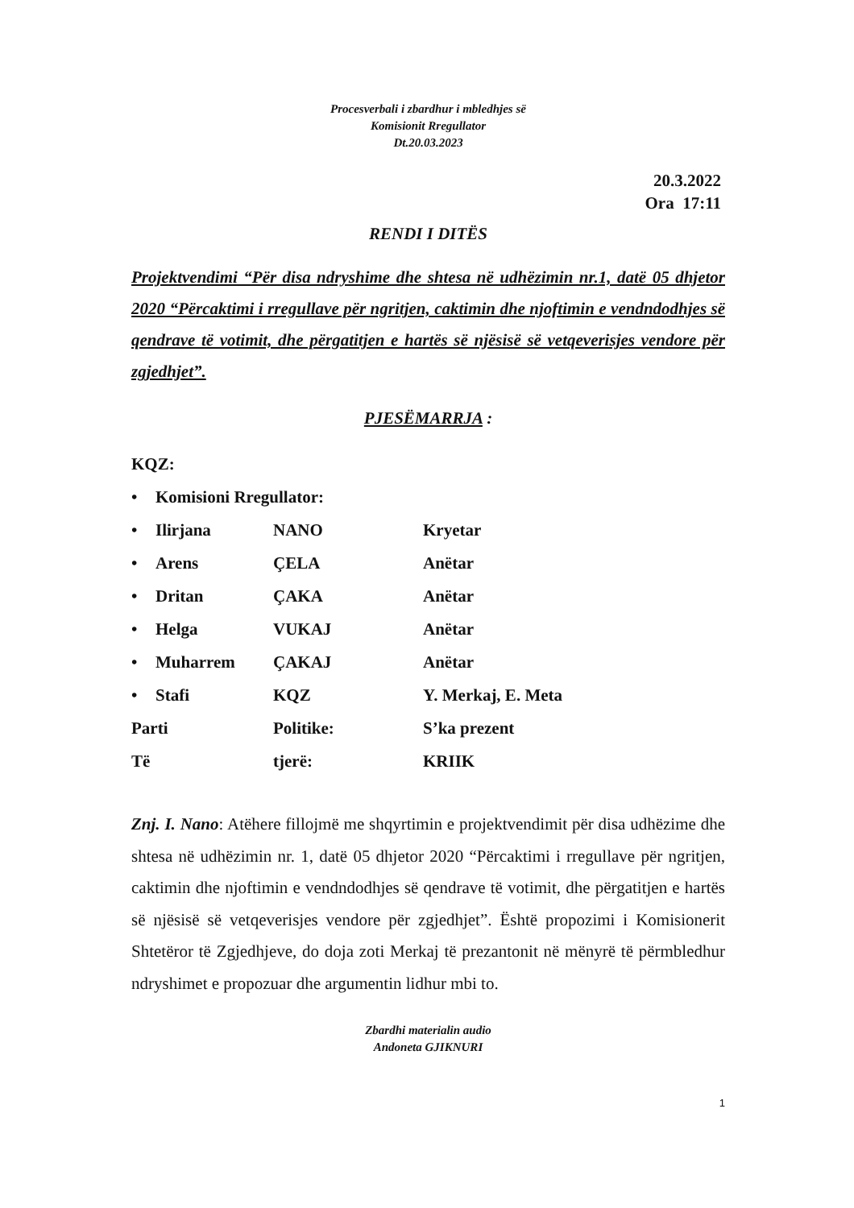Procesverbali i zbardhur i mbledhjes së
Komisionit Rregullator
Dt.20.03.2023
20.3.2022
Ora 17:11
RENDI I DITËS
Projektvendimi “Për disa ndryshime dhe shtesa në udhëzimin nr.1, datë 05 dhjetor 2020 “Përcaktimi i rregullave për ngritjen, caktimin dhe njoftimin e vendndodhjes së qendrave të votimit, dhe përgatitjen e hartës së njësisë së vetqeverisjes vendore për zgjedhjet”.
PJESËMARRJA :
KQZ:
| • | Komisioni Rregullator: | | |
| • | Ilirjana | NANO | Kryetar |
| • | Arens | ÇELA | Anëtar |
| • | Dritan | ÇAKA | Anëtar |
| • | Helga | VUKAJ | Anëtar |
| • | Muharrem | ÇAKAJ | Anëtar |
| • | Stafi | KQZ | Y. Merkaj, E. Meta |
| Parti | | Politike: | S’ka prezent |
| Të | | tjerë: | KRIIK |
Znj. I. Nano: Atëhere fillojmë me shqyrtimin e projektvendimit për disa udhëzime dhe shtesa në udhëzimin nr. 1, datë 05 dhjetor 2020 “Përcaktimi i rregullave për ngritjen, caktimin dhe njoftimin e vendndodhjes së qendrave të votimit, dhe përgatitjen e hartës së njësisë së vetqeverisjes vendore për zgjedhjet”. Është propozimi i Komisionerit Shtetëror të Zgjedhjeve, do doja zoti Merkaj të prezantonit në mënyrë të përmbledhur ndryshimet e propozuar dhe argumentin lidhur mbi to.
Zbardhi materialin audio
Andoneta GJIKNURI
1